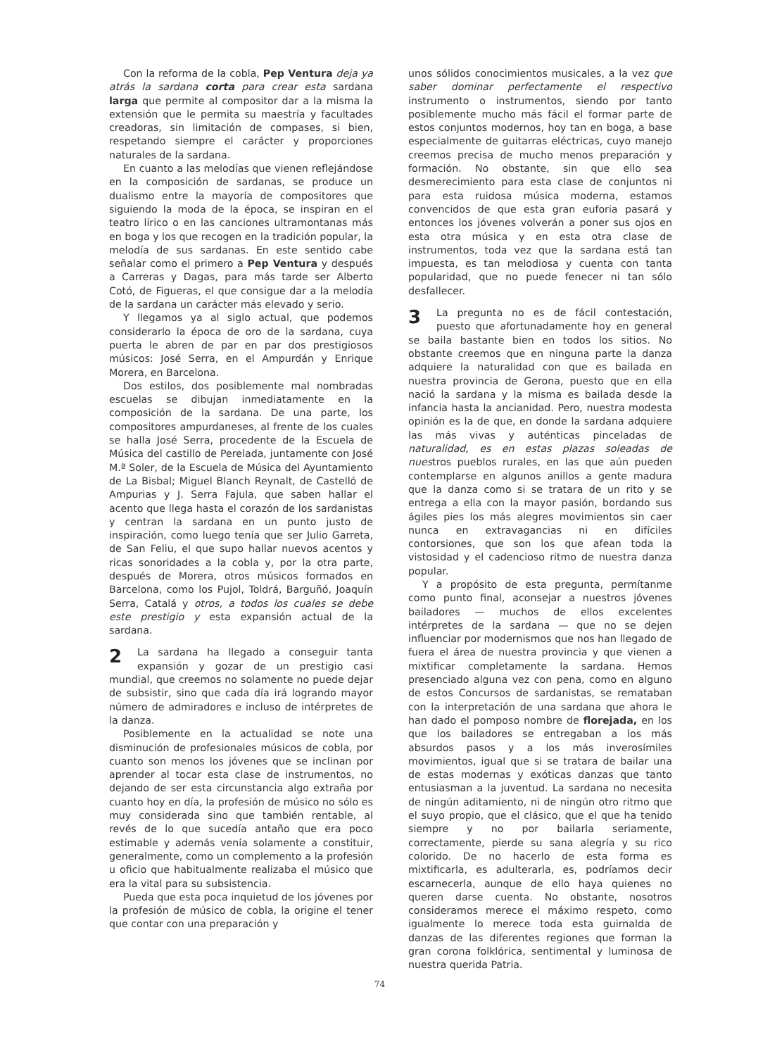Con la reforma de la cobla, Pep Ventura deja ya atrás la sardana corta para crear esta sardana larga que permite al compositor dar a la misma la extensión que le permita su maestría y facultades creadoras, sin limitación de compases, si bien, respetando siempre el carácter y proporciones naturales de la sardana.
En cuanto a las melodías que vienen reflejándose en la composición de sardanas, se produce un dualismo entre la mayoría de compositores que siguiendo la moda de la época, se inspiran en el teatro lírico o en las canciones ultramontanas más en boga y los que recogen en la tradición popular, la melodía de sus sardanas. En este sentido cabe señalar como el primero a Pep Ventura y después a Carreras y Dagas, para más tarde ser Alberto Cotó, de Figueras, el que consigue dar a la melodía de la sardana un carácter más elevado y serio.
Y llegamos ya al siglo actual, que podemos considerarlo la época de oro de la sardana, cuya puerta le abren de par en par dos prestigiosos músicos: José Serra, en el Ampurdán y Enrique Morera, en Barcelona.
Dos estilos, dos posiblemente mal nombradas escuelas se dibujan inmediatamente en la composición de la sardana. De una parte, los compositores ampurdaneses, al frente de los cuales se halla José Serra, procedente de la Escuela de Música del castillo de Perelada, juntamente con José M.ª Soler, de la Escuela de Música del Ayuntamiento de La Bisbal; Miguel Blanch Reynalt, de Castelló de Ampurias y J. Serra Fajula, que saben hallar el acento que llega hasta el corazón de los sardanistas y centran la sardana en un punto justo de inspiración, como luego tenía que ser Julio Garreta, de San Feliu, el que supo hallar nuevos acentos y ricas sonoridades a la cobla y, por la otra parte, después de Morera, otros músicos formados en Barcelona, como los Pujol, Toldrá, Barguñó, Joaquín Serra, Catalá y otros, a todos los cuales se debe este prestigio y esta expansión actual de la sardana.
2 La sardana ha llegado a conseguir tanta expansión y gozar de un prestigio casi mundial, que creemos no solamente no puede dejar de subsistir, sino que cada día irá logrando mayor número de admiradores e incluso de intérpretes de la danza.
Posiblemente en la actualidad se note una disminución de profesionales músicos de cobla, por cuanto son menos los jóvenes que se inclinan por aprender al tocar esta clase de instrumentos, no dejando de ser esta circunstancia algo extraña por cuanto hoy en día, la profesión de músico no sólo es muy considerada sino que también rentable, al revés de lo que sucedía antaño que era poco estimable y además venía solamente a constituir, generalmente, como un complemento a la profesión u oficio que habitualmente realizaba el músico que era la vital para su subsistencia.
Pueda que esta poca inquietud de los jóvenes por la profesión de músico de cobla, la origine el tener que contar con una preparación y
unos sólidos conocimientos musicales, a la vez que saber dominar perfectamente el respectivo instrumento o instrumentos, siendo por tanto posiblemente mucho más fácil el formar parte de estos conjuntos modernos, hoy tan en boga, a base especialmente de guitarras eléctricas, cuyo manejo creemos precisa de mucho menos preparación y formación. No obstante, sin que ello sea desmerecimiento para esta clase de conjuntos ni para esta ruidosa música moderna, estamos convencidos de que esta gran euforia pasará y entonces los jóvenes volverán a poner sus ojos en esta otra música y en esta otra clase de instrumentos, toda vez que la sardana está tan impuesta, es tan melodiosa y cuenta con tanta popularidad, que no puede fenecer ni tan sólo desfallecer.
3 La pregunta no es de fácil contestación, puesto que afortunadamente hoy en general se baila bastante bien en todos los sitios. No obstante creemos que en ninguna parte la danza adquiere la naturalidad con que es bailada en nuestra provincia de Gerona, puesto que en ella nació la sardana y la misma es bailada desde la infancia hasta la ancianidad. Pero, nuestra modesta opinión es la de que, en donde la sardana adquiere las más vivas y auténticas pinceladas de naturalidad, es en estas plazas soleadas de nuestros pueblos rurales, en las que aún pueden contemplarse en algunos anillos a gente madura que la danza como si se tratara de un rito y se entrega a ella con la mayor pasión, bordando sus ágiles pies los más alegres movimientos sin caer nunca en extravagancias ni en difíciles contorsiones, que son los que afean toda la vistosidad y el cadencioso ritmo de nuestra danza popular.
Y a propósito de esta pregunta, permítanme como punto final, aconsejar a nuestros jóvenes bailadores — muchos de ellos excelentes intérpretes de la sardana — que no se dejen influenciar por modernismos que nos han llegado de fuera el área de nuestra provincia y que vienen a mixtificar completamente la sardana. Hemos presenciado alguna vez con pena, como en alguno de estos Concursos de sardanistas, se remataban con la interpretación de una sardana que ahora le han dado el pomposo nombre de florejada, en los que los bailadores se entregaban a los más absurdos pasos y a los más inverosímiles movimientos, igual que si se tratara de bailar una de estas modernas y exóticas danzas que tanto entusiasman a la juventud. La sardana no necesita de ningún aditamiento, ni de ningún otro ritmo que el suyo propio, que el clásico, que el que ha tenido siempre y no por bailarla seriamente, correctamente, pierde su sana alegría y su rico colorido. De no hacerlo de esta forma es mixtificarla, es adulterarla, es, podríamos decir escarnecerla, aunque de ello haya quienes no queren darse cuenta. No obstante, nosotros consideramos merece el máximo respeto, como igualmente lo merece toda esta guirnalda de danzas de las diferentes regiones que forman la gran corona folklórica, sentimental y luminosa de nuestra querida Patria.
74